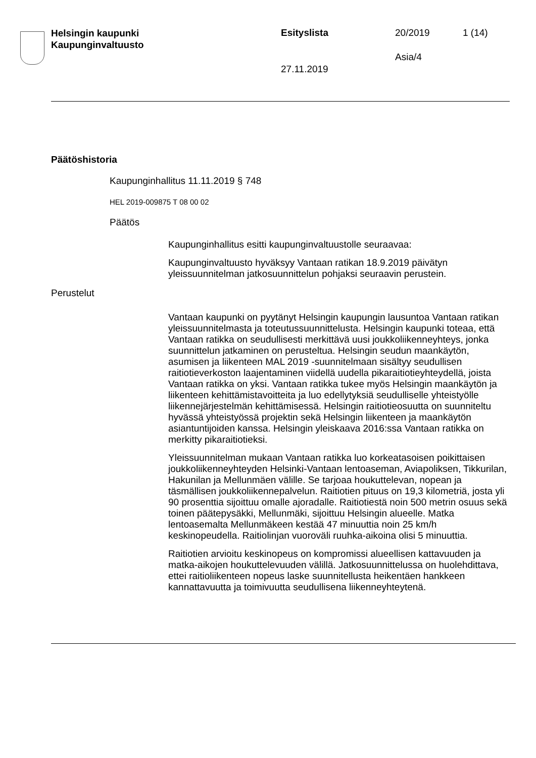Helsingin kaupunki
Kaupunginvaltuusto
Esityslista 20/2019 1 (14)
Asia/4
27.11.2019
Päätöshistoria
Kaupunginhallitus 11.11.2019 § 748
HEL 2019-009875 T 08 00 02
Päätös
Kaupunginhallitus esitti kaupunginvaltuustolle seuraavaa:
Kaupunginvaltuusto hyväksyy Vantaan ratikan 18.9.2019 päivätyn yleissuunnitelman jatkosuunnittelun pohjaksi seuraavin perustein.
Perustelut
Vantaan kaupunki on pyytänyt Helsingin kaupungin lausuntoa Vantaan ratikan yleissuunnitelmasta ja toteutussuunnittelusta. Helsingin kaupunki toteaa, että Vantaan ratikka on seudullisesti merkittävä uusi joukkoliikenneyhteys, jonka suunnittelun jatkaminen on perusteltua. Helsingin seudun maankäytön, asumisen ja liikenteen MAL 2019 -suunnitelmaan sisältyy seudullisen raitiotieverkoston laajentaminen viidellä uudella pikaraitiotieyhteydellä, joista Vantaan ratikka on yksi. Vantaan ratikka tukee myös Helsingin maankäytön ja liikenteen kehittämistavoitteita ja luo edellytyksiä seudulliselle yhteistyölle liikennejärjestelmän kehittämisessä. Helsingin raitiotieosuutta on suunniteltu hyvässä yhteistyössä projektin sekä Helsingin liikenteen ja maankäytön asiantuntijoiden kanssa. Helsingin yleiskaava 2016:ssa Vantaan ratikka on merkitty pikaraitiotieksi.
Yleissuunnitelman mukaan Vantaan ratikka luo korkeatasoisen poikittaisen joukkoliikenneyhteyden Helsinki-Vantaan lentoaseman, Aviapoliksen, Tikkurilan, Hakunilan ja Mellunmäen välille. Se tarjoaa houkuttelevan, nopean ja täsmällisen joukkoliikennepalvelun. Raitiotien pituus on 19,3 kilometriä, josta yli 90 prosenttia sijoittuu omalle ajoradalle. Raitiotiestä noin 500 metrin osuus sekä toinen päätepysäkki, Mellunmäki, sijoittuu Helsingin alueelle. Matka lentoasemalta Mellunmäkeen kestää 47 minuuttia noin 25 km/h keskinopeudella. Raitiolinjan vuoroväli ruuhka-aikoina olisi 5 minuuttia.
Raitiotien arvioitu keskinopeus on kompromissi alueellisen kattavuuden ja matka-aikojen houkuttelevuuden välillä. Jatkosuunnittelussa on huolehdittava, ettei raitioliikenteen nopeus laske suunnitellusta heikentäen hankkeen kannattavuutta ja toimivuutta seudullisena liikenneyhteytenä.